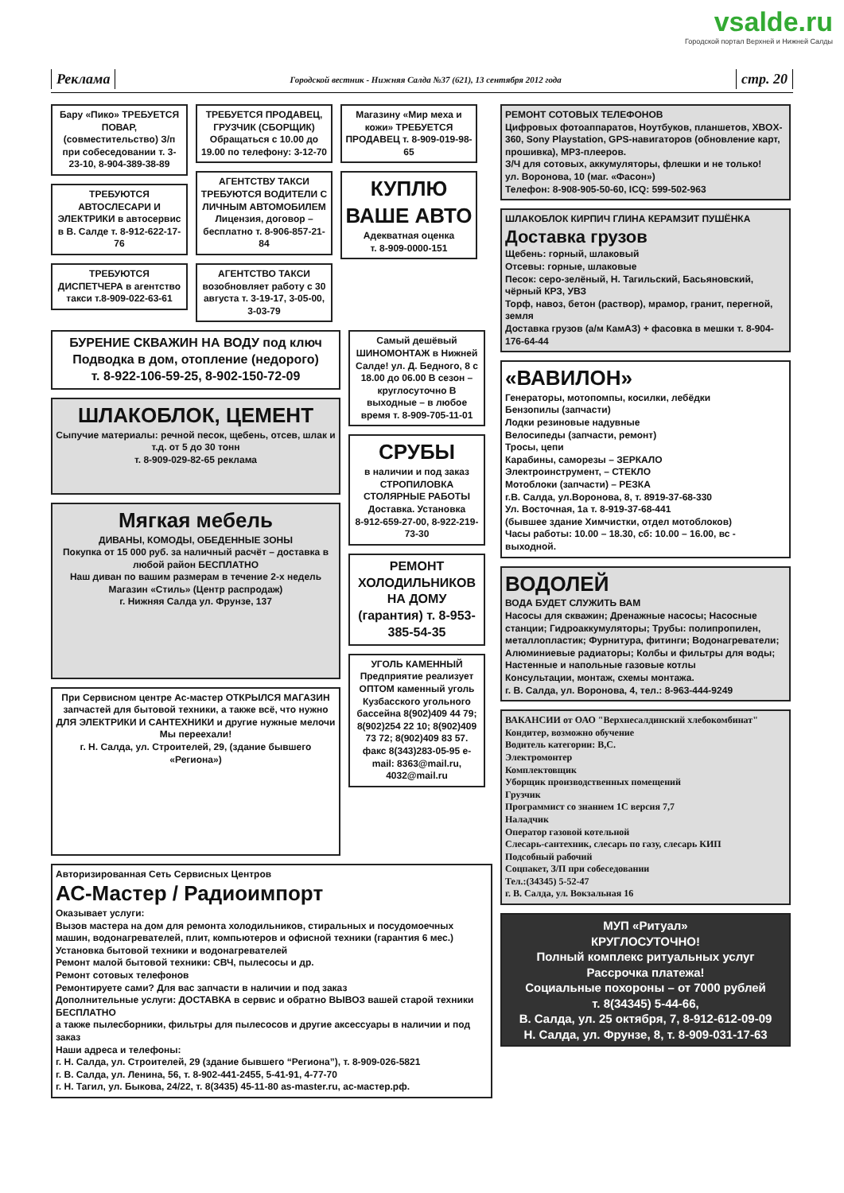vsalde.ru
Городской портал Верхней и Нижней Салды
Реклама Городской вестник - Нижняя Салда №37 (621), 13 сентября 2012 года стр. 20
Бару «Пико» ТРЕБУЕТСЯ ПОВАР, (совместительство) З/п при собеседовании т. 3-23-10, 8-904-389-38-89
ТРЕБУЮТСЯ АВТОСЛЕСАРИ И ЭЛЕКТРИКИ в автосервис в В. Салде т. 8-912-622-17-76
ТРЕБУЮТСЯ ДИСПЕТЧЕРА в агентство такси т.8-909-022-63-61
ТРЕБУЕТСЯ ПРОДАВЕЦ, ГРУЗЧИК (СБОРЩИК) Обращаться с 10.00 до 19.00 по телефону: 3-12-70
АГЕНТСТВУ ТАКСИ ТРЕБУЮТСЯ ВОДИТЕЛИ С ЛИЧНЫМ АВТОМОБИЛЕМ Лицензия, договор – бесплатно т. 8-906-857-21-84
АГЕНТСТВО ТАКСИ возобновляет работу с 30 августа т. 3-19-17, 3-05-00, 3-03-79
Магазину «Мир меха и кожи» ТРЕБУЕТСЯ ПРОДАВЕЦ т. 8-909-019-98-65
КУПЛЮ ВАШЕ АВТО
Адекватная оценка
т. 8-909-0000-151
БУРЕНИЕ СКВАЖИН НА ВОДУ под ключ
Подводка в дом, отопление (недорого)
т. 8-922-106-59-25, 8-902-150-72-09
ШЛАКОБЛОК, ЦЕМЕНТ
Сыпучие материалы: речной песок, щебень, отсев, шлак и т.д. от 5 до 30 тонн
т. 8-909-029-82-65 реклама
Мягкая мебель
ДИВАНЫ, КОМОДЫ, ОБЕДЕННЫЕ ЗОНЫ
Покупка от 15 000 руб. за наличный расчёт – доставка в любой район БЕСПЛАТНО
Наш диван по вашим размерам в течение 2-х недель
Магазин «Стиль» (Центр распродаж)
г. Нижняя Салда ул. Фрунзе, 137
При Сервисном центре Ас-мастер ОТКРЫЛСЯ МАГАЗИН запчастей для бытовой техники, а также всё, что нужно ДЛЯ ЭЛЕКТРИКИ И САНТЕХНИКИ и другие нужные мелочи
Мы переехали!
г. Н. Салда, ул. Строителей, 29, (здание бывшего «Региона»)
Самый дешёвый ШИНОМОНТАЖ в Нижней Салде! ул. Д. Бедного, 8 с 18.00 до 06.00 В сезон – круглосуточно В выходные – в любое время т. 8-909-705-11-01
СРУБЫ
в наличии и под заказ
СТРОПИЛОВКА
СТОЛЯРНЫЕ РАБОТЫ
Доставка. Установка
8-912-659-27-00, 8-922-219-73-30
РЕМОНТ ХОЛОДИЛЬНИКОВ НА ДОМУ (гарантия) т. 8-953-385-54-35
УГОЛЬ КАМЕННЫЙ Предприятие реализует ОПТОМ каменный уголь Кузбасского угольного бассейна 8(902)409 44 79; 8(902)254 22 10; 8(902)409 73 72; 8(902)409 83 57. факс 8(343)283-05-95 e-mail: 8363@mail.ru, 4032@mail.ru
Авторизированная Сеть Сервисных Центров
АС-Мастер / Радиоимпорт
Оказывает услуги:
Вызов мастера на дом для ремонта холодильников, стиральных и посудомоечных машин, водонагревателей, плит, компьютеров и офисной техники (гарантия 6 мес.)
Установка бытовой техники и водонагревателей
Ремонт малой бытовой техники: СВЧ, пылесосы и др.
Ремонт сотовых телефонов
Ремонтируете сами? Для вас запчасти в наличии и под заказ
Дополнительные услуги: ДОСТАВКА в сервис и обратно ВЫВОЗ вашей старой техники БЕСПЛАТНО
а также пылесборники, фильтры для пылесосов и другие аксессуары в наличии и под заказ
Наши адреса и телефоны:
г. Н. Салда, ул. Строителей, 29 (здание бывшего “Региона”), т. 8-909-026-5821
г. В. Салда, ул. Ленина, 56, т. 8-902-441-2455, 5-41-91, 4-77-70
г. Н. Тагил, ул. Быкова, 24/22, т. 8(3435) 45-11-80 as-master.ru, ас-мастер.рф.
РЕМОНТ СОТОВЫХ ТЕЛЕФОНОВ
Цифровых фотоаппаратов, Ноутбуков, планшетов, XBOX-360, Sony Playstation, GPS-навигаторов (обновление карт, прошивка), MP3-плееров.
З/Ч для сотовых, аккумуляторы, флешки и не только!
ул. Воронова, 10 (маг. «Фасон»)
Телефон: 8-908-905-50-60, ICQ: 599-502-963
ШЛАКОБЛОК КИРПИЧ ГЛИНА КЕРАМЗИТ ПУШЁНКА Доставка грузов
Щебень: горный, шлаковый
Отсевы: горные, шлаковые
Песок: серо-зелёный, Н. Тагильский, Басьяновский, чёрный КРЗ, УВЗ
Торф, навоз, бетон (раствор), мрамор, гранит, перегной, земля
Доставка грузов (а/м КамАЗ) + фасовка в мешки т. 8-904-176-64-44
«ВАВИЛОН»
Генераторы, мотопомпы, косилки, лебёдки
Бензопилы (запчасти)
Лодки резиновые надувные
Велосипеды (запчасти, ремонт)
Тросы, цепи
Карабины, саморезы – ЗЕРКАЛО
Электроинструмент, – СТЕКЛО
Мотоблоки (запчасти) – РЕЗКА
г.В. Салда, ул.Воронова, 8, т. 8919-37-68-330
Ул. Восточная, 1а т. 8-919-37-68-441
(бывшее здание Химчистки, отдел мотоблоков)
Часы работы: 10.00 – 18.30, сб: 10.00 – 16.00, вс - выходной.
ВОДОЛЕЙ
ВОДА БУДЕТ СЛУЖИТЬ ВАМ
Насосы для скважин; Дренажные насосы; Насосные станции; Гидроаккумуляторы; Трубы: полипропилен, металлопластик; Фурнитура, фитинги; Водонагреватели; Алюминиевые радиаторы; Колбы и фильтры для воды; Настенные и напольные газовые котлы
Консультации, монтаж, схемы монтажа.
г. В. Салда, ул. Воронова, 4, тел.: 8-963-444-9249
ВАКАНСИИ от ОАО "Верхнесалдинский хлебокомбинат"
Кондитер, возможно обучение
Водитель категории: В,С.
Электромонтер
Комплектовщик
Уборщик производственных помещений
Грузчик
Программист со знанием 1С версия 7,7
Наладчик
Оператор газовой котельной
Слесарь-сантехник, слесарь по газу, слесарь КИП
Подсобный рабочий
Соцпакет, З/П при собеседовании
Тел.:(34345) 5-52-47
г. В. Салда, ул. Вокзальная 16
МУП «Ритуал»
КРУГЛОСУТОЧНО!
Полный комплекс ритуальных услуг
Рассрочка платежа!
Социальные похороны – от 7000 рублей
т. 8(34345) 5-44-66,
В. Салда, ул. 25 октября, 7, 8-912-612-09-09
Н. Салда, ул. Фрунзе, 8, т. 8-909-031-17-63